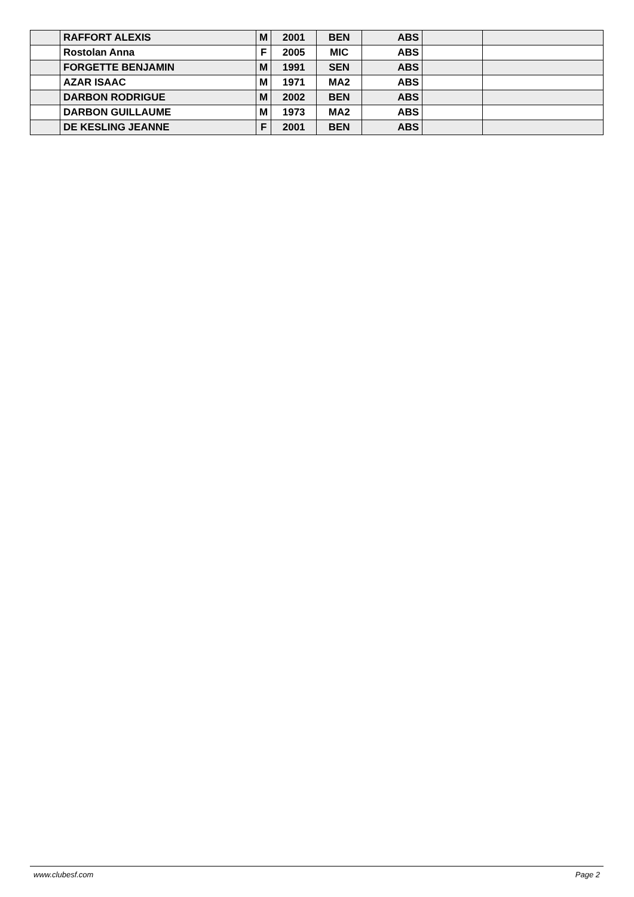| | RAFFORT ALEXIS | M | 2001 | BEN | ABS | | |
| | Rostolan Anna | F | 2005 | MIC | ABS | | |
| | FORGETTE BENJAMIN | M | 1991 | SEN | ABS | | |
| | AZAR ISAAC | M | 1971 | MA2 | ABS | | |
| | DARBON RODRIGUE | M | 2002 | BEN | ABS | | |
| | DARBON GUILLAUME | M | 1973 | MA2 | ABS | | |
| | DE KESLING JEANNE | F | 2001 | BEN | ABS | | |
www.clubesf.com Page 2